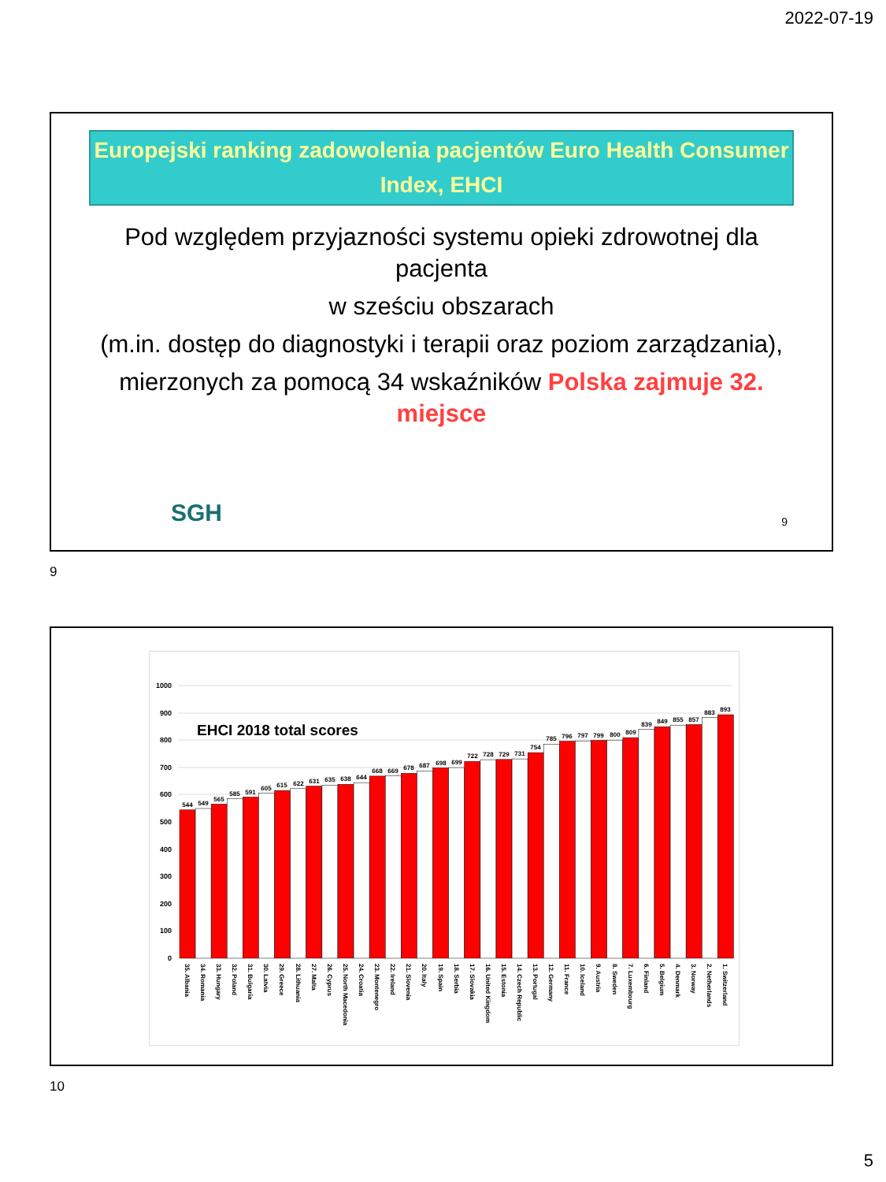2022-07-19
Europejski ranking zadowolenia pacjentów Euro Health Consumer Index, EHCI
Pod względem przyjazności systemu opieki zdrowotnej dla pacjenta
w sześciu obszarach
(m.in. dostęp do diagnostyki i terapii oraz poziom zarządzania),
mierzonych za pomocą 34 wskaźników Polska zajmuje 32. miejsce
SGH 9
9
1000
900
800
700
600
500
400
300
200
100
0
EHCI 2018 total scores
544
549
565
585
591
605
615
622
631
635
638
644
668
669
678
687
698
699
722
728
729
731
754
785
796
797
799
800
809
839
849
855
857
883
893
35. Albania
34. Romania
33. Hungary
32. Poland
31. Bulgaria
30. Latvia
29. Greece
28. Lithuania
27. Malta
26. Cyprus
25. North Macedonia
24. Croatia
23. Montenegro
22. Ireland
21. Slovenia
20. Italy
19. Spain
18. Serbia
17. Slovakia
16. United Kingdom
15. Estonia
14. Czech Republic
13. Portugal
12. Germany
11. France
10. Iceland
9. Austria
8. Sweden
7. Luxembourg
6. Finland
5. Belgium
4. Denmark
3. Norway
2. Netherlands
1. Switzerland
10
5